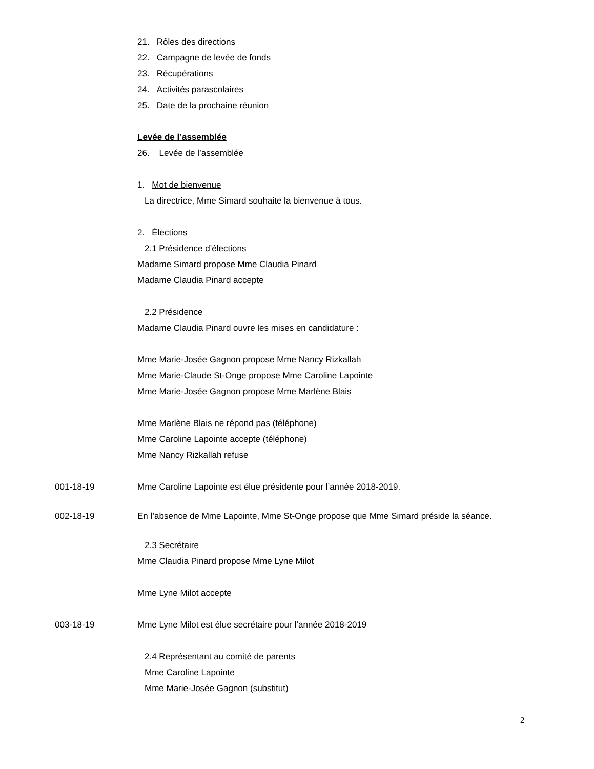21. Rôles des directions
22. Campagne de levée de fonds
23. Récupérations
24. Activités parascolaires
25. Date de la prochaine réunion
Levée de l’assemblée
26. Levée de l’assemblée
1. Mot de bienvenue
La directrice, Mme Simard souhaite la bienvenue à tous.
2. Élections
2.1 Présidence d’élections
Madame Simard propose Mme Claudia Pinard
Madame Claudia Pinard accepte
2.2 Présidence
Madame Claudia Pinard ouvre les mises en candidature :
Mme Marie-Josée Gagnon propose Mme Nancy Rizkallah
Mme Marie-Claude St-Onge propose Mme Caroline Lapointe
Mme Marie-Josée Gagnon propose Mme Marlène Blais
Mme Marlène Blais ne répond pas (téléphone)
Mme Caroline Lapointe accepte (téléphone)
Mme Nancy Rizkallah refuse
001-18-19 Mme Caroline Lapointe est élue présidente pour l’année 2018-2019.
002-18-19 En l’absence de Mme Lapointe, Mme St-Onge propose que Mme Simard préside la séance.
2.3 Secrétaire
Mme Claudia Pinard propose Mme Lyne Milot
Mme Lyne Milot accepte
003-18-19 Mme Lyne Milot est élue secrétaire pour l’année 2018-2019
2.4 Représentant au comité de parents
Mme Caroline Lapointe
Mme Marie-Josée Gagnon (substitut)
2